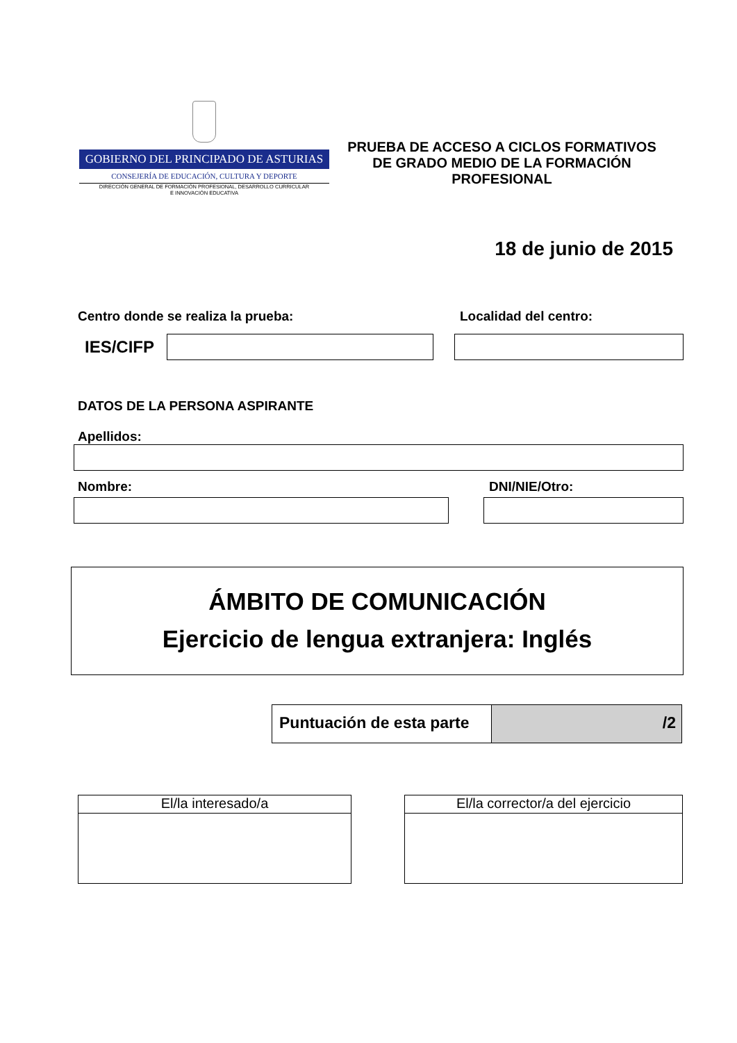GOBIERNO DEL PRINCIPADO DE ASTURIAS
CONSEJERÍA DE EDUCACIÓN, CULTURA Y DEPORTE
DIRECCIÓN GENERAL DE FORMACIÓN PROFESIONAL, DESARROLLO CURRICULAR
E INNOVACIÓN EDUCATIVA
PRUEBA DE ACCESO A CICLOS FORMATIVOS
DE GRADO MEDIO DE LA FORMACIÓN
PROFESIONAL
18 de junio de 2015
Centro donde se realiza la prueba: Localidad del centro:
IES/CIFP
DATOS DE LA PERSONA ASPIRANTE
Apellidos:
Nombre: DNI/NIE/Otro:
ÁMBITO DE COMUNICACIÓN
Ejercicio de lengua extranjera: Inglés
Puntuación de esta parte
/2
El/la interesado/a El/la corrector/a del ejercicio